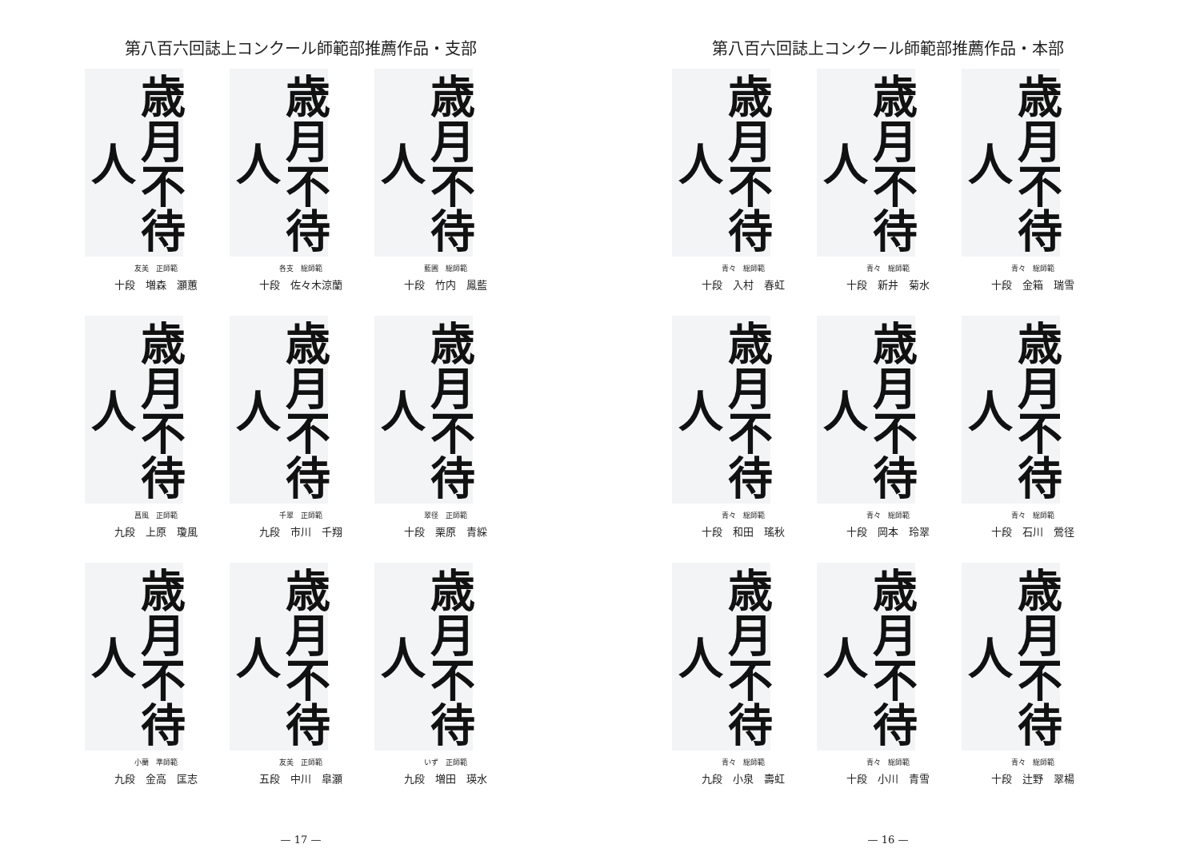第八百六回誌上コンクール師範部推薦作品・支部
歳月不待人
友美　正師範
十段　増森　灝蕙
歳月不待人
各支　総師範
十段　佐々木涼蘭
歳月不待人
藍圃　総師範
十段　竹内　鳳藍
歳月不待人
菖風　正師範
九段　上原　瓊風
歳月不待人
千翠　正師範
九段　市川　千翔
歳月不待人
翠径　正師範
十段　栗原　青綵
歳月不待人
小蘭　準師範
九段　金高　匡志
歳月不待人
友美　正師範
五段　中川　皐灝
歳月不待人
いず　正師範
九段　増田　瑛水
— 17 —
第八百六回誌上コンクール師範部推薦作品・本部
歳月不待人
青々　総師範
十段　入村　春虹
歳月不待人
青々　総師範
十段　新井　菊水
歳月不待人
青々　総師範
十段　金箱　瑞雪
歳月不待人
青々　総師範
十段　和田　瑤秋
歳月不待人
青々　総師範
十段　岡本　玲翠
歳月不待人
青々　総師範
十段　石川　鶯径
歳月不待人
青々　総師範
九段　小泉　壽虹
歳月不待人
青々　総師範
十段　小川　青雪
歳月不待人
青々　総師範
十段　辻野　翠楊
— 16 —